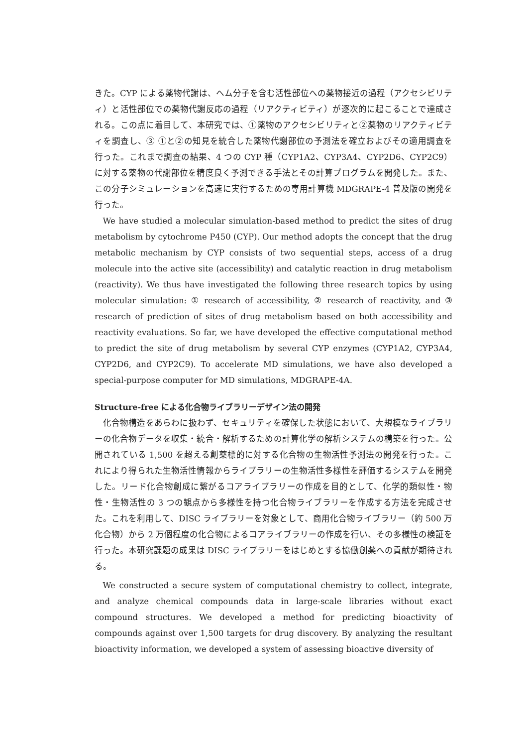きた。CYP による薬物代謝は、ヘム分子を含む活性部位への薬物接近の過程（アクセシビリティ）と活性部位での薬物代謝反応の過程（リアクティビティ）が逐次的に起こることで達成される。この点に着目して、本研究では、①薬物のアクセシビリティと②薬物のリアクティビティを調査し、③ ①と②の知見を統合した薬物代謝部位の予測法を確立およびその適用調査を行った。これまで調査の結果、4 つの CYP 種（CYP1A2、CYP3A4、CYP2D6、CYP2C9）に対する薬物の代謝部位を精度良く予測できる手法とその計算プログラムを開発した。また、この分子シミュレーションを高速に実行するための専用計算機 MDGRAPE-4 普及版の開発を行った。
We have studied a molecular simulation-based method to predict the sites of drug metabolism by cytochrome P450 (CYP). Our method adopts the concept that the drug metabolic mechanism by CYP consists of two sequential steps, access of a drug molecule into the active site (accessibility) and catalytic reaction in drug metabolism (reactivity). We thus have investigated the following three research topics by using molecular simulation: ① research of accessibility, ② research of reactivity, and ③ research of prediction of sites of drug metabolism based on both accessibility and reactivity evaluations. So far, we have developed the effective computational method to predict the site of drug metabolism by several CYP enzymes (CYP1A2, CYP3A4, CYP2D6, and CYP2C9). To accelerate MD simulations, we have also developed a special-purpose computer for MD simulations, MDGRAPE-4A.
Structure-free による化合物ライブラリーデザイン法の開発
化合物構造をあらわに扱わず、セキュリティを確保した状態において、大規模なライブラリーの化合物データを収集・統合・解析するための計算化学の解析システムの構築を行った。公開されている 1,500 を超える創薬標的に対する化合物の生物活性予測法の開発を行った。これにより得られた生物活性情報からライブラリーの生物活性多様性を評価するシステムを開発した。リード化合物創成に繋がるコアライブラリーの作成を目的として、化学的類似性・物性・生物活性の 3 つの観点から多様性を持つ化合物ライブラリーを作成する方法を完成させた。これを利用して、DISC ライブラリーを対象として、商用化合物ライブラリー（約 500 万化合物）から 2 万個程度の化合物によるコアライブラリーの作成を行い、その多様性の検証を行った。本研究課題の成果は DISC ライブラリーをはじめとする協働創薬への貢献が期待される。
We constructed a secure system of computational chemistry to collect, integrate, and analyze chemical compounds data in large-scale libraries without exact compound structures. We developed a method for predicting bioactivity of compounds against over 1,500 targets for drug discovery. By analyzing the resultant bioactivity information, we developed a system of assessing bioactive diversity of